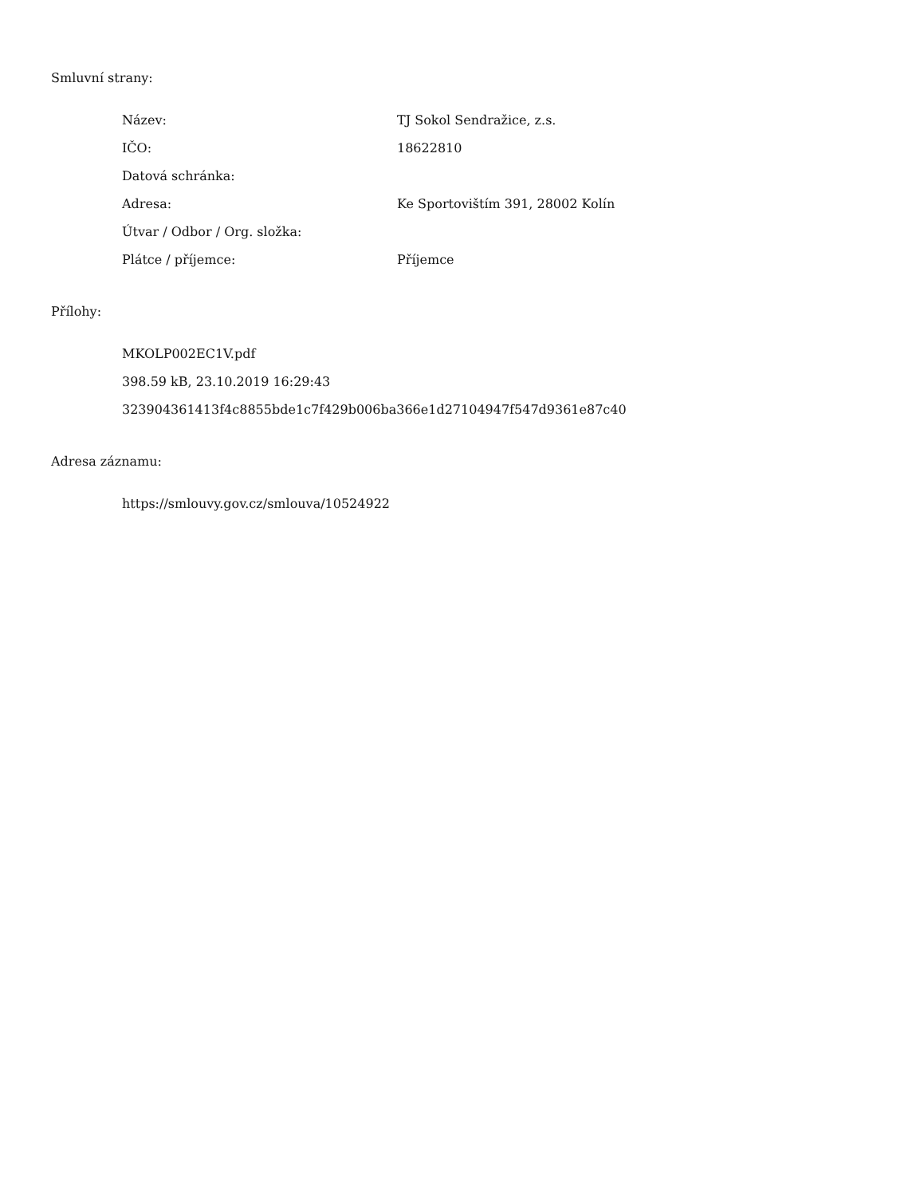Smluvní strany:
| Název: | TJ Sokol Sendražice, z.s. |
| IČO: | 18622810 |
| Datová schránka: | |
| Adresa: | Ke Sportovištím 391, 28002 Kolín |
| Útvar / Odbor / Org. složka: | |
| Plátce / příjemce: | Příjemce |
Přílohy:
MKOLP002EC1V.pdf
398.59 kB, 23.10.2019 16:29:43
323904361413f4c8855bde1c7f429b006ba366e1d27104947f547d9361e87c40
Adresa záznamu:
https://smlouvy.gov.cz/smlouva/10524922